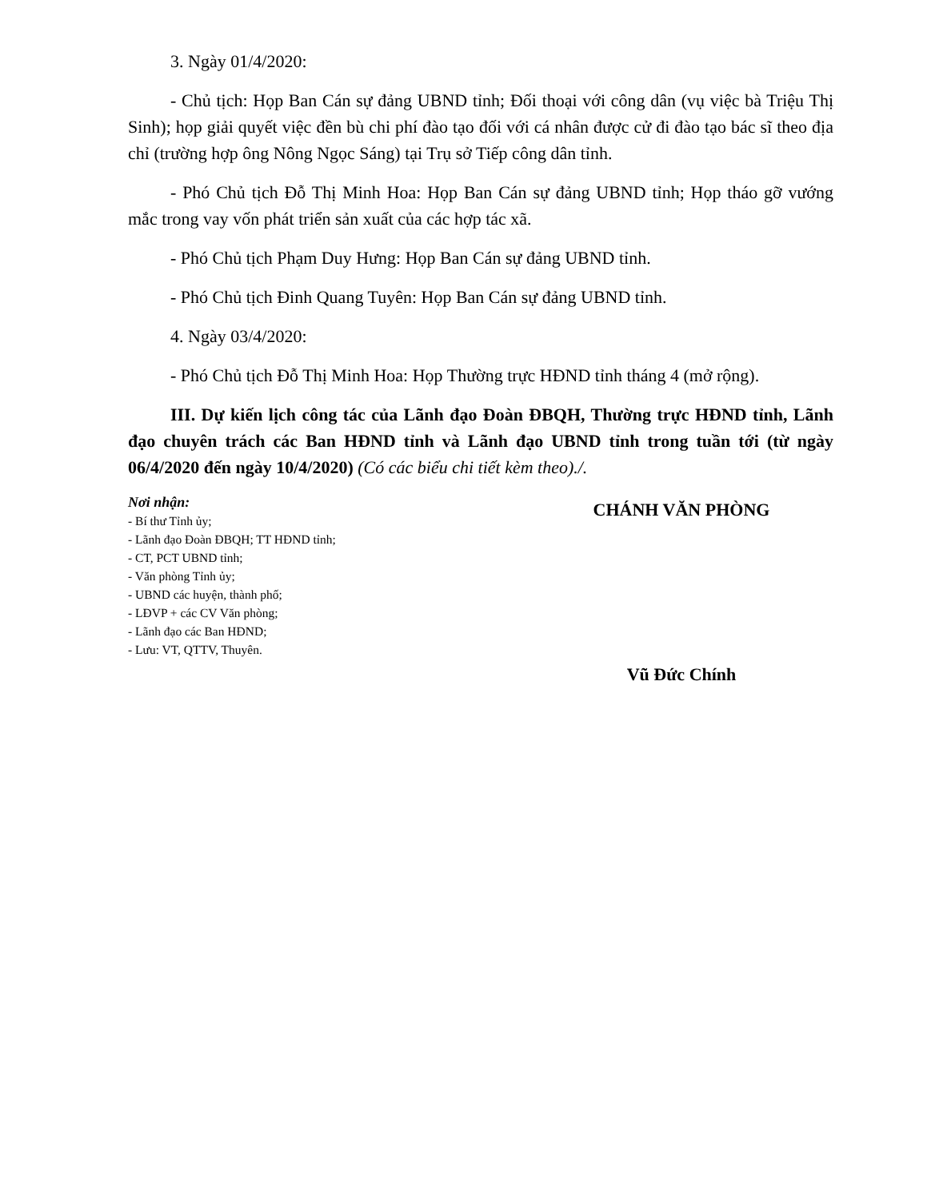3. Ngày 01/4/2020:
- Chủ tịch: Họp Ban Cán sự đảng UBND tỉnh; Đối thoại với công dân (vụ việc bà Triệu Thị Sinh); họp giải quyết việc đền bù chi phí đào tạo đối với cá nhân được cử đi đào tạo bác sĩ theo địa chỉ (trường hợp ông Nông Ngọc Sáng) tại Trụ sở Tiếp công dân tỉnh.
- Phó Chủ tịch Đỗ Thị Minh Hoa: Họp Ban Cán sự đảng UBND tỉnh; Họp tháo gỡ vướng mắc trong vay vốn phát triển sản xuất của các hợp tác xã.
- Phó Chủ tịch Phạm Duy Hưng: Họp Ban Cán sự đảng UBND tỉnh.
- Phó Chủ tịch Đinh Quang Tuyên: Họp Ban Cán sự đảng UBND tỉnh.
4. Ngày 03/4/2020:
- Phó Chủ tịch Đỗ Thị Minh Hoa: Họp Thường trực HĐND tỉnh tháng 4 (mở rộng).
III. Dự kiến lịch công tác của Lãnh đạo Đoàn ĐBQH, Thường trực HĐND tỉnh, Lãnh đạo chuyên trách các Ban HĐND tỉnh và Lãnh đạo UBND tỉnh trong tuần tới (từ ngày 06/4/2020 đến ngày 10/4/2020) (Có các biểu chi tiết kèm theo)./.
Nơi nhận:
- Bí thư Tỉnh ủy;
- Lãnh đạo Đoàn ĐBQH; TT HĐND tỉnh;
- CT, PCT UBND tỉnh;
- Văn phòng Tỉnh ủy;
- UBND các huyện, thành phố;
- LĐVP + các CV Văn phòng;
- Lãnh đạo các Ban HĐND;
- Lưu: VT, QTTV, Thuyên.
CHÁNH VĂN PHÒNG
Vũ Đức Chính